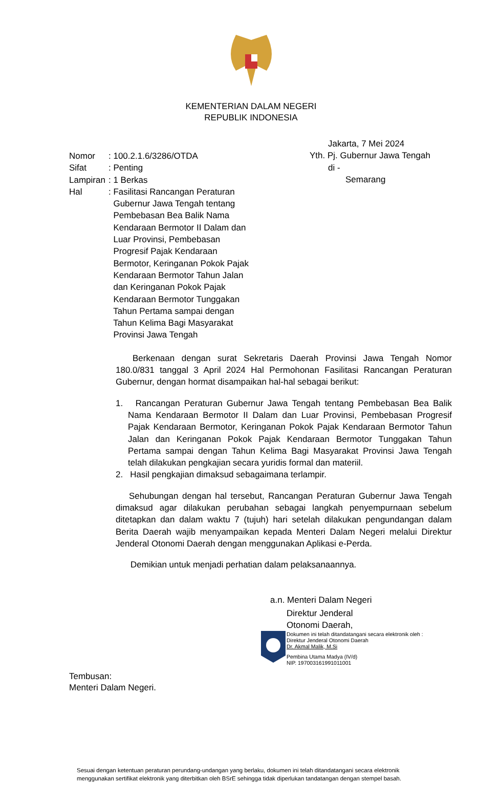KEMENTERIAN DALAM NEGERI
REPUBLIK INDONESIA
| Nomor | : 100.2.1.6/3286/OTDA |
| Sifat | : Penting |
| Lampiran | : 1 Berkas |
| Hal | : Fasilitasi Rancangan Peraturan Gubernur Jawa Tengah tentang Pembebasan Bea Balik Nama Kendaraan Bermotor II Dalam dan Luar Provinsi, Pembebasan Progresif Pajak Kendaraan Bermotor, Keringanan Pokok Pajak Kendaraan Bermotor Tahun Jalan dan Keringanan Pokok Pajak Kendaraan Bermotor Tunggakan Tahun Pertama sampai dengan Tahun Kelima Bagi Masyarakat Provinsi Jawa Tengah |
Jakarta, 7 Mei 2024
Yth. Pj. Gubernur Jawa Tengah
di -
Semarang
Berkenaan dengan surat Sekretaris Daerah Provinsi Jawa Tengah Nomor 180.0/831 tanggal 3 April 2024 Hal Permohonan Fasilitasi Rancangan Peraturan Gubernur, dengan hormat disampaikan hal-hal sebagai berikut:
1. Rancangan Peraturan Gubernur Jawa Tengah tentang Pembebasan Bea Balik Nama Kendaraan Bermotor II Dalam dan Luar Provinsi, Pembebasan Progresif Pajak Kendaraan Bermotor, Keringanan Pokok Pajak Kendaraan Bermotor Tahun Jalan dan Keringanan Pokok Pajak Kendaraan Bermotor Tunggakan Tahun Pertama sampai dengan Tahun Kelima Bagi Masyarakat Provinsi Jawa Tengah telah dilakukan pengkajian secara yuridis formal dan materiil.
2. Hasil pengkajian dimaksud sebagaimana terlampir.
Sehubungan dengan hal tersebut, Rancangan Peraturan Gubernur Jawa Tengah dimaksud agar dilakukan perubahan sebagai langkah penyempurnaan sebelum ditetapkan dan dalam waktu 7 (tujuh) hari setelah dilakukan pengundangan dalam Berita Daerah wajib menyampaikan kepada Menteri Dalam Negeri melalui Direktur Jenderal Otonomi Daerah dengan menggunakan Aplikasi e-Perda.
Demikian untuk menjadi perhatian dalam pelaksanaannya.
a.n. Menteri Dalam Negeri
Direktur Jenderal
Otonomi Daerah,
Dokumen ini telah ditandatangani secara elektronik oleh :
Direktur Jenderal Otonomi Daerah
Dr. Akmal Malik, M.Si
Pembina Utama Madya (IV/d)
NIP. 197003161991011001
Tembusan:
Menteri Dalam Negeri.
Sesuai dengan ketentuan peraturan perundang-undangan yang berlaku, dokumen ini telah ditandatangani secara elektronik
menggunakan sertifikat elektronik yang diterbitkan oleh BSrE sehingga tidak diperlukan tandatangan dengan stempel basah.